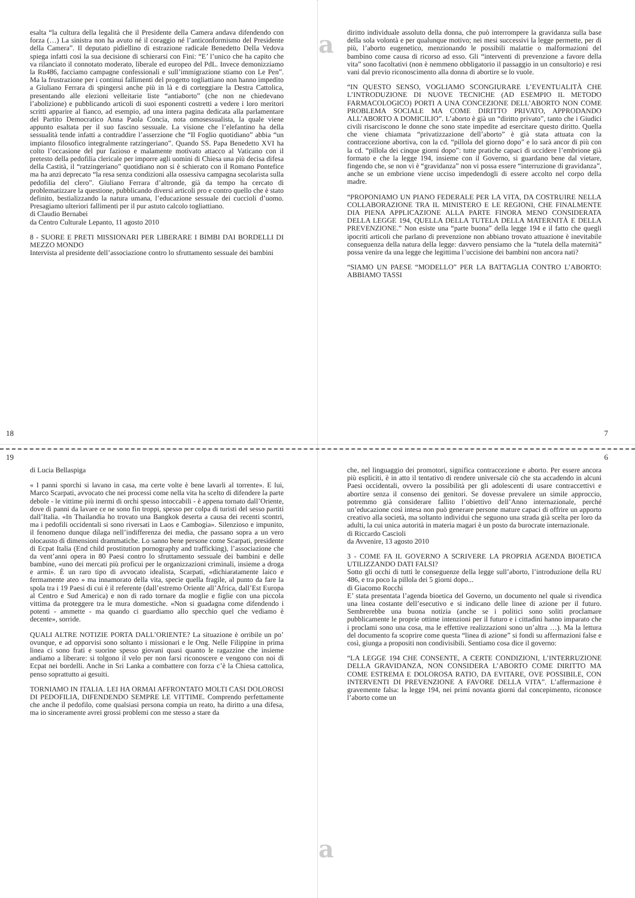esalta “la cultura della legalità che il Presidente della Camera andava difendendo con forza (…) La sinistra non ha avuto né il coraggio né l’anticonformismo del Presidente della Camera”. Il deputato pidiellino di estrazione radicale Benedetto Della Vedova spiega infatti così la sua decisione di schierarsi con Fini: “E’ l’unico che ha capito che va rilanciato il connotato moderato, liberale ed europeo del PdL. Invece demonizziamo la Ru486, facciamo campagne confessionali e sull’immigrazione stiamo con Le Pen”. Ma la frustrazione per i continui fallimenti del progetto togliattiano non hanno impedito a Giuliano Ferrara di spingersi anche più in là e di corteggiare la Destra Cattolica, presentando alle elezioni velleitarie liste “antiaborto” (che non ne chiedevano l’abolizione) e pubblicando articoli di suoi esponenti costretti a vedere i loro meritori scritti apparire al fianco, ad esempio, ad una intera pagina dedicata alla parlamentare del Partito Democratico Anna Paola Concia, nota omosessualista, la quale viene appunto esaltata per il suo fascino sessuale. La visione che l’elefantino ha della sessualità tende infatti a contraddire l’asserzione che “Il Foglio quotidiano” abbia “un impianto filosofico integralmente ratzingeriano”. Quando SS. Papa Benedetto XVI ha colto l’occasione del pur fazioso e malamente motivato attacco al Vaticano con il pretesto della pedofilia clericale per imporre agli uomini di Chiesa una più decisa difesa della Castità, il “ratzingeriano” quotidiano non si è schierato con il Romano Pontefice ma ha anzi deprecato “la resa senza condizioni alla ossessiva campagna secolarista sulla pedofilia del clero”. Giuliano Ferrara d’altronde, già da tempo ha cercato di problematizzare la questione, pubblicando diversi articoli pro e contro quello che è stato definito, bestializzando la natura umana, l’educazione sessuale dei cuccioli d’uomo. Presagiamo ulteriori fallimenti per il pur astuto calcolo togliattiano.
di Claudio Bernabei
da Centro Culturale Lepanto, 11 agosto 2010
8 - SUORE E PRETI MISSIONARI PER LIBERARE I BIMBI DAI BORDELLI DI MEZZO MONDO
Intervista al presidente dell’associazione contro lo sfruttamento sessuale dei bambini
18
a
diritto individuale assoluto della donna, che può interrompere la gravidanza sulla base della sola volontà e per qualunque motivo; nei mesi successivi la legge permette, per di più, l’aborto eugenetico, menzionando le possibili malattie o malformazioni del bambino come causa di ricorso ad esso. Gli “interventi di prevenzione a favore della vita” sono facoltativi (non è nemmeno obbligatorio il passaggio in un consultorio) e resi vani dal previo riconoscimento alla donna di abortire se lo vuole.
“IN QUESTO SENSO, VOGLIAMO SCONGIURARE L’EVENTUALITÀ CHE L’INTRODUZIONE DI NUOVE TECNICHE (AD ESEMPIO IL METODO FARMACOLOGICO) PORTI A UNA CONCEZIONE DELL’ABORTO NON COME PROBLEMA SOCIALE MA COME DIRITTO PRIVATO, APPRODANDO ALL’ABORTO A DOMICILIO”. L’aborto è già un “diritto privato”, tanto che i Giudici civili risarciscono le donne che sono state impedite ad esercitare questo diritto. Quella che viene chiamata “privatizzazione dell’aborto” è già stata attuata con la contraccezione abortiva, con la cd. “pillola del giorno dopo” e lo sarà ancor di più con la cd. “pillola dei cinque giorni dopo”: tutte pratiche capaci di uccidere l’embrione già formato e che la legge 194, insieme con il Governo, si guardano bene dal vietare, fingendo che, se non vi è “gravidanza” non vi possa essere “interruzione di gravidanza”, anche se un embrione viene ucciso impedendogli di essere accolto nel corpo della madre.
“PROPONIAMO UN PIANO FEDERALE PER LA VITA, DA COSTRUIRE NELLA COLLABORAZIONE TRA IL MINISTERO E LE REGIONI, CHE FINALMENTE DIA PIENA APPLICAZIONE ALLA PARTE FINORA MENO CONSIDERATA DELLA LEGGE 194, QUELLA DELLA TUTELA DELLA MATERNITÀ E DELLA PREVENZIONE.” Non esiste una “parte buona” della legge 194 e il fatto che quegli ipocriti articoli che parlano di prevenzione non abbiano trovato attuazione è inevitabile conseguenza della natura della legge: davvero pensiamo che la “tutela della maternità” possa venire da una legge che legittima l’uccisione dei bambini non ancora nati?
“SIAMO UN PAESE “MODELLO” PER LA BATTAGLIA CONTRO L’ABORTO: ABBIAMO TASSI
7
19
di Lucia Bellaspiga
« I panni sporchi si lavano in casa, ma certe volte è bene lavarli al torrente». E lui, Marco Scarpati, avvocato che nei processi come nella vita ha scelto di difendere la parte debole - le vittime più inermi di orchi spesso intoccabili - è appena tornato dall’Oriente, dove di panni da lavare ce ne sono fin troppi, spesso per colpa di turisti del sesso partiti dall’Italia. «In Thailandia ho trovato una Bangkok deserta a causa dei recenti scontri, ma i pedofili occidentali si sono riversati in Laos e Cambogia». Silenzioso e impunito, il fenomeno dunque dilaga nell’indifferenza dei media, che passano sopra a un vero olocausto di dimensioni drammatiche. Lo sanno bene persone come Scarpati, presidente di Ecpat Italia (End child prostitution pornography and trafficking), l’associazione che da vent’anni opera in 80 Paesi contro lo sfruttamento sessuale dei bambini e delle bambine, «uno dei mercati più proficui per le organizzazioni criminali, insieme a droga e armi». È un raro tipo di avvocato idealista, Scarpati, «dichiaratamente laico e fermamente ateo » ma innamorato della vita, specie quella fragile, al punto da fare la spola tra i 19 Paesi di cui è il referente (dall’estremo Oriente all’Africa, dall’Est Europa al Centro e Sud America) e non di rado tornare da moglie e figlie con una piccola vittima da proteggere tra le mura domestiche. «Non si guadagna come difendendo i potenti - ammette - ma quando ci guardiamo allo specchio quel che vediamo è decente», sorride.
QUALI ALTRE NOTIZIE PORTA DALL’ORIENTE? La situazione è orribile un po’ ovunque, e ad opporvisi sono soltanto i missionari e le Ong. Nelle Filippine in prima linea ci sono frati e suorine spesso giovani quasi quanto le ragazzine che insieme andiamo a liberare: si tolgono il velo per non farsi riconoscere e vengono con noi di Ecpat nei bordelli. Anche in Sri Lanka a combattere con forza c’è la Chiesa cattolica, penso soprattutto ai gesuiti.
TORNIAMO IN ITALIA. LEI HA ORMAI AFFRONTATO MOLTI CASI DOLOROSI DI PEDOFILIA, DIFENDENDO SEMPRE LE VITTIME. Comprendo perfettamente che anche il pedofilo, come qualsiasi persona compia un reato, ha diritto a una difesa, ma io sinceramente avrei grossi problemi con me stesso a stare da
6
a
che, nel linguaggio dei promotori, significa contraccezione e aborto. Per essere ancora più espliciti, è in atto il tentativo di rendere universale ciò che sta accadendo in alcuni Paesi occidentali, ovvero la possibilità per gli adolescenti di usare contraccettivi e abortire senza il consenso dei genitori. Se dovesse prevalere un simile approccio, potremmo già considerare fallito l’obiettivo dell’Anno internazionale, perché un’educazione così intesa non può generare persone mature capaci di offrire un apporto creativo alla società, ma soltanto individui che seguono una strada già scelta per loro da adulti, la cui unica autorità in materia magari è un posto da burocrate internazionale.
di Riccardo Cascioli
da Avvenire, 13 agosto 2010
3 - COME FA IL GOVERNO A SCRIVERE LA PROPRIA AGENDA BIOETICA UTILIZZANDO DATI FALSI?
Sotto gli occhi di tutti le conseguenze della legge sull’aborto, l’introduzione della RU 486, e tra poco la pillola dei 5 giorni dopo...
di Giacomo Rocchi
E’ stata presentata l’agenda bioetica del Governo, un documento nel quale si rivendica una linea costante dell’esecutivo e si indicano delle linee di azione per il futuro. Sembrerebbe una buona notizia (anche se i politici sono soliti proclamare pubblicamente le proprie ottime intenzioni per il futuro e i cittadini hanno imparato che i proclami sono una cosa, ma le effettive realizzazioni sono un’altra …). Ma la lettura del documento fa scoprire come questa “linea di azione” si fondi su affermazioni false e così, giunga a propositi non condivisibili. Sentiamo cosa dice il governo:
“LA LEGGE 194 CHE CONSENTE, A CERTE CONDIZIONI, L’INTERRUZIONE DELLA GRAVIDANZA, NON CONSIDERA L’ABORTO COME DIRITTO MA COME ESTREMA E DOLOROSA RATIO, DA EVITARE, OVE POSSIBILE, CON INTERVENTI DI PREVENZIONE A FAVORE DELLA VITA”. L’affermazione è gravemente falsa: la legge 194, nei primi novanta giorni dal concepimento, riconosce l’aborto come un